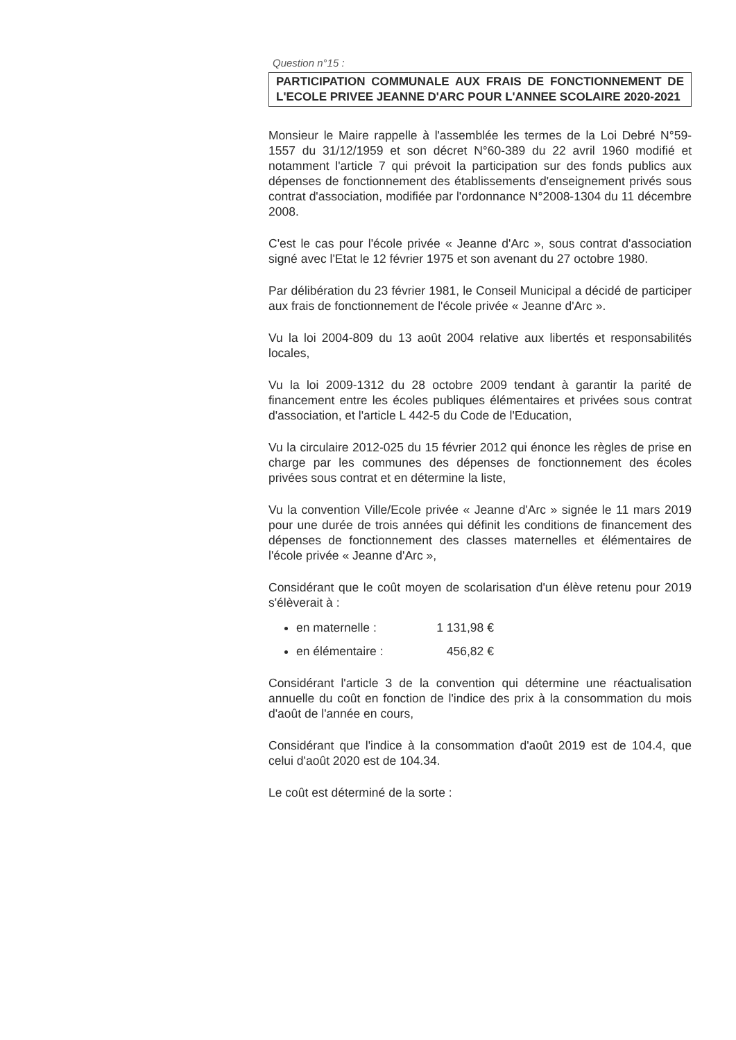Question n°15 :
PARTICIPATION COMMUNALE AUX FRAIS DE FONCTIONNEMENT DE L'ECOLE PRIVEE JEANNE D'ARC POUR L'ANNEE SCOLAIRE 2020-2021
Monsieur le Maire rappelle à l'assemblée les termes de la Loi Debré N°59-1557 du 31/12/1959 et son décret N°60-389 du 22 avril 1960 modifié et notamment l'article 7 qui prévoit la participation sur des fonds publics aux dépenses de fonctionnement des établissements d'enseignement privés sous contrat d'association, modifiée par l'ordonnance N°2008-1304 du 11 décembre 2008.
C'est le cas pour l'école privée « Jeanne d'Arc », sous contrat d'association signé avec l'Etat le 12 février 1975 et son avenant du 27 octobre 1980.
Par délibération du 23 février 1981, le Conseil Municipal a décidé de participer aux frais de fonctionnement de l'école privée « Jeanne d'Arc ».
Vu la loi 2004-809 du 13 août 2004 relative aux libertés et responsabilités locales,
Vu la loi 2009-1312 du 28 octobre 2009 tendant à garantir la parité de financement entre les écoles publiques élémentaires et privées sous contrat d'association, et l'article L 442-5 du Code de l'Education,
Vu la circulaire 2012-025 du 15 février 2012 qui énonce les règles de prise en charge par les communes des dépenses de fonctionnement des écoles privées sous contrat et en détermine la liste,
Vu la convention Ville/Ecole privée « Jeanne d'Arc » signée le 11 mars 2019 pour une durée de trois années qui définit les conditions de financement des dépenses de fonctionnement des classes maternelles et élémentaires de l'école privée « Jeanne d'Arc »,
Considérant que le coût moyen de scolarisation d'un élève retenu pour 2019 s'élèverait à :
en maternelle : 1 131,98 €
en élémentaire : 456,82 €
Considérant l'article 3 de la convention qui détermine une réactualisation annuelle du coût en fonction de l'indice des prix à la consommation du mois d'août de l'année en cours,
Considérant que l'indice à la consommation d'août 2019 est de 104.4, que celui d'août 2020 est de 104.34.
Le coût est déterminé de la sorte :